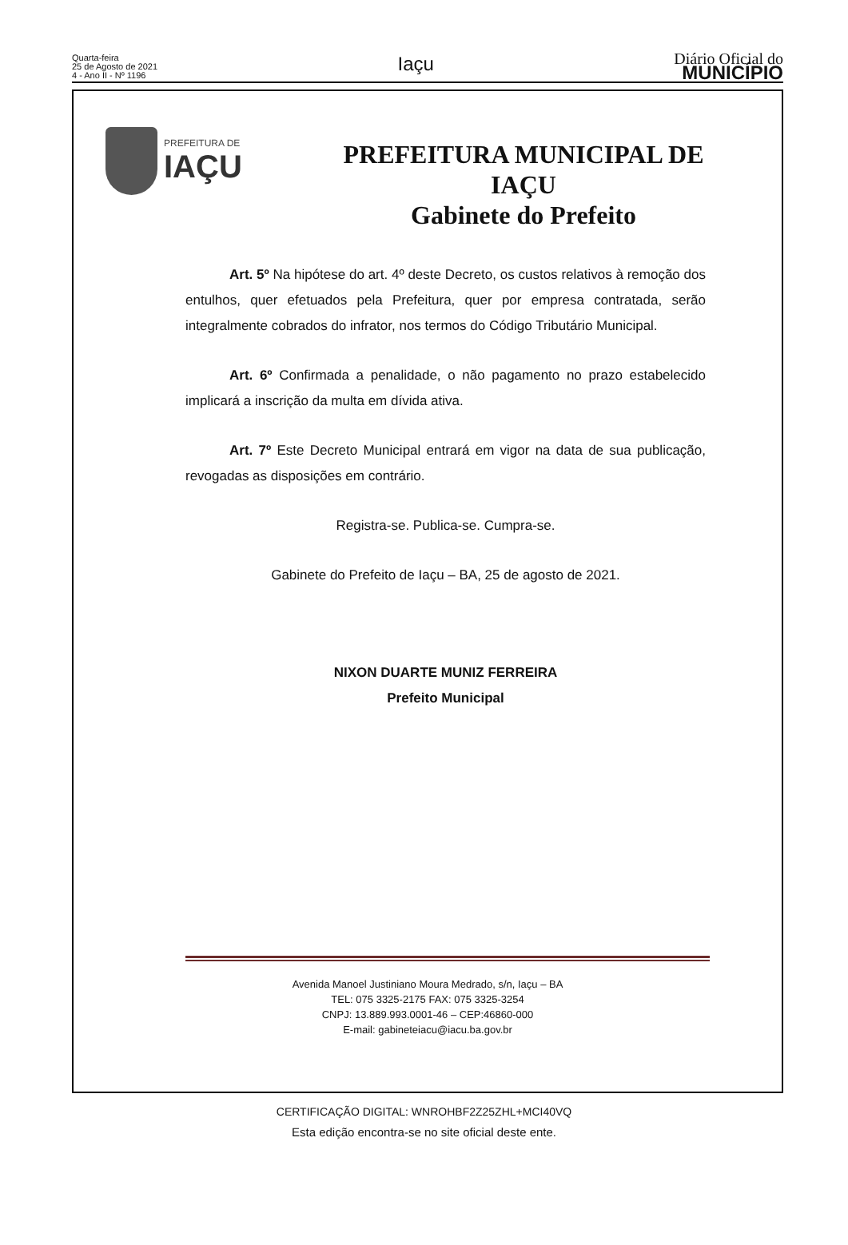Quarta-feira
25 de Agosto de 2021
4 - Ano II - Nº 1196
Iaçu
Diário Oficial do
MUNICÍPIO
PREFEITURA DE
IAÇU
PREFEITURA MUNICIPAL DE
IAÇU
Gabinete do Prefeito
Art. 5º Na hipótese do art. 4º deste Decreto, os custos relativos à remoção dos entulhos, quer efetuados pela Prefeitura, quer por empresa contratada, serão integralmente cobrados do infrator, nos termos do Código Tributário Municipal.
Art. 6º Confirmada a penalidade, o não pagamento no prazo estabelecido implicará a inscrição da multa em dívida ativa.
Art. 7º Este Decreto Municipal entrará em vigor na data de sua publicação, revogadas as disposições em contrário.
Registra-se. Publica-se. Cumpra-se.
Gabinete do Prefeito de Iaçu – BA, 25 de agosto de 2021.
NIXON DUARTE MUNIZ FERREIRA
Prefeito Municipal
Avenida Manoel Justiniano Moura Medrado, s/n, Iaçu – BA
TEL: 075 3325-2175 FAX: 075 3325-3254
CNPJ: 13.889.993.0001-46 – CEP:46860-000
E-mail: gabineteiacu@iacu.ba.gov.br
CERTIFICAÇÃO DIGITAL: WNROHBF2Z25ZHL+MCI40VQ
Esta edição encontra-se no site oficial deste ente.